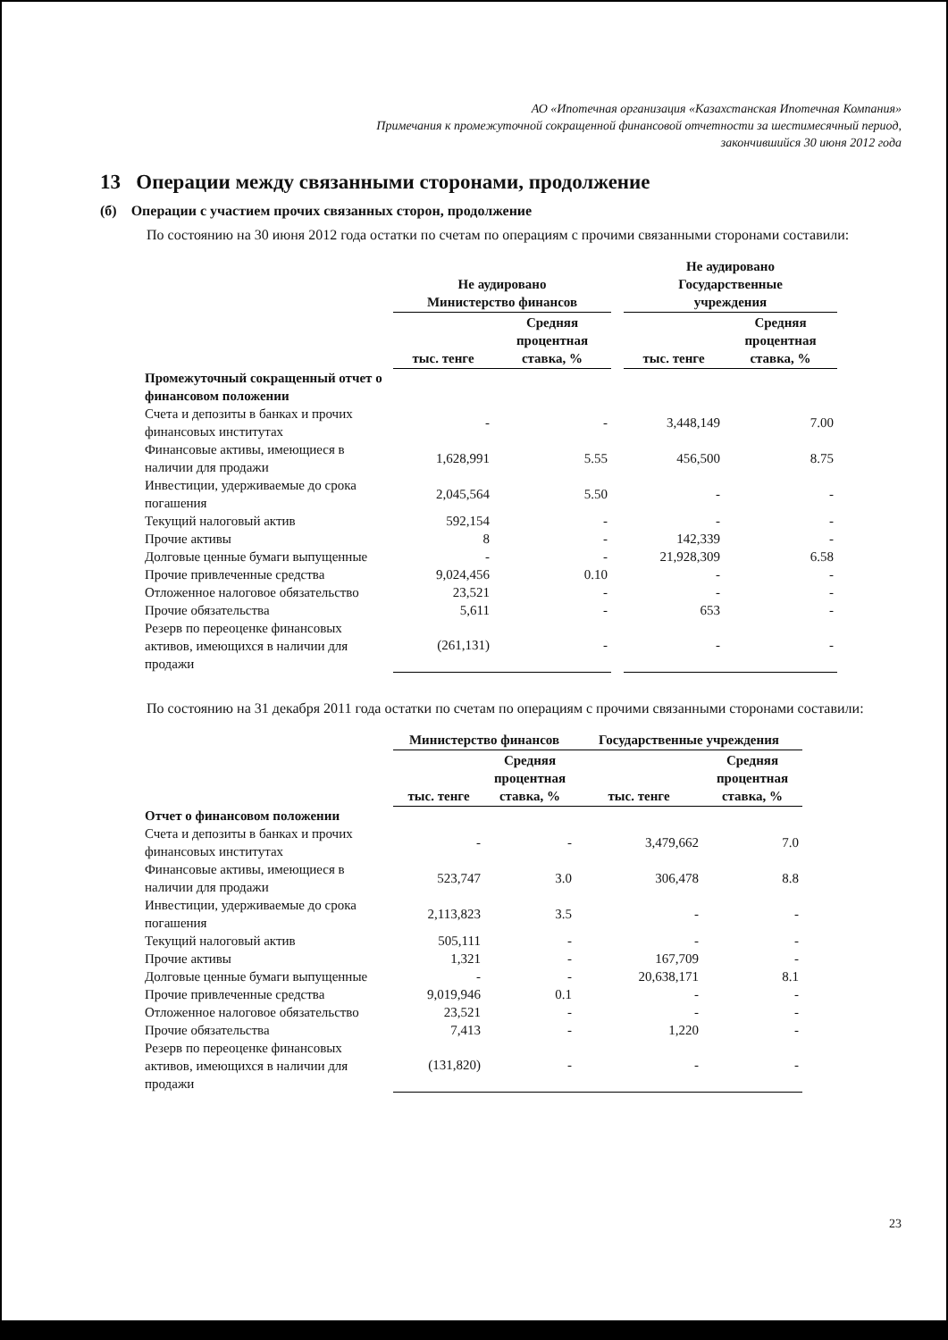АО «Ипотечная организация «Казахстанская Ипотечная Компания»
Примечания к промежуточной сокращенной финансовой отчетности за шестимесячный период,
закончившийся 30 июня 2012 года
13 Операции между связанными сторонами, продолжение
(б) Операции с участием прочих связанных сторон, продолжение
По состоянию на 30 июня 2012 года остатки по счетам по операциям с прочими связанными сторонами составили:
| | Не аудировано Министерство финансов | | | Не аудировано Государственные учреждения | |
| --- | --- | --- | --- | --- | --- |
| | тыс. тенге | Средняя процентная ставка, % | | тыс. тенге | Средняя процентная ставка, % |
| Промежуточный сокращенный отчет о финансовом положении | | | | | |
| Счета и депозиты в банках и прочих финансовых институтах | - | - | | 3,448,149 | 7.00 |
| Финансовые активы, имеющиеся в наличии для продажи | 1,628,991 | 5.55 | | 456,500 | 8.75 |
| Инвестиции, удерживаемые до срока погашения | 2,045,564 | 5.50 | | - | - |
| Текущий налоговый актив | 592,154 | - | | - | - |
| Прочие активы | 8 | - | | 142,339 | - |
| Долговые ценные бумаги выпущенные | - | - | | 21,928,309 | 6.58 |
| Прочие привлеченные средства | 9,024,456 | 0.10 | | - | - |
| Отложенное налоговое обязательство | 23,521 | - | | - | - |
| Прочие обязательства | 5,611 | - | | 653 | - |
| Резерв по переоценке финансовых активов, имеющихся в наличии для продажи | (261,131) | - | | - | - |
По состоянию на 31 декабря 2011 года остатки по счетам по операциям с прочими связанными сторонами составили:
| | Министерство финансов | | Государственные учреждения | |
| --- | --- | --- | --- | --- |
| | тыс. тенге | Средняя процентная ставка, % | тыс. тенге | Средняя процентная ставка, % |
| Отчет о финансовом положении | | | | |
| Счета и депозиты в банках и прочих финансовых институтах | - | - | 3,479,662 | 7.0 |
| Финансовые активы, имеющиеся в наличии для продажи | 523,747 | 3.0 | 306,478 | 8.8 |
| Инвестиции, удерживаемые до срока погашения | 2,113,823 | 3.5 | - | - |
| Текущий налоговый актив | 505,111 | - | - | - |
| Прочие активы | 1,321 | - | 167,709 | - |
| Долговые ценные бумаги выпущенные | - | - | 20,638,171 | 8.1 |
| Прочие привлеченные средства | 9,019,946 | 0.1 | - | - |
| Отложенное налоговое обязательство | 23,521 | - | - | - |
| Прочие обязательства | 7,413 | - | 1,220 | - |
| Резерв по переоценке финансовых активов, имеющихся в наличии для продажи | (131,820) | - | - | - |
23